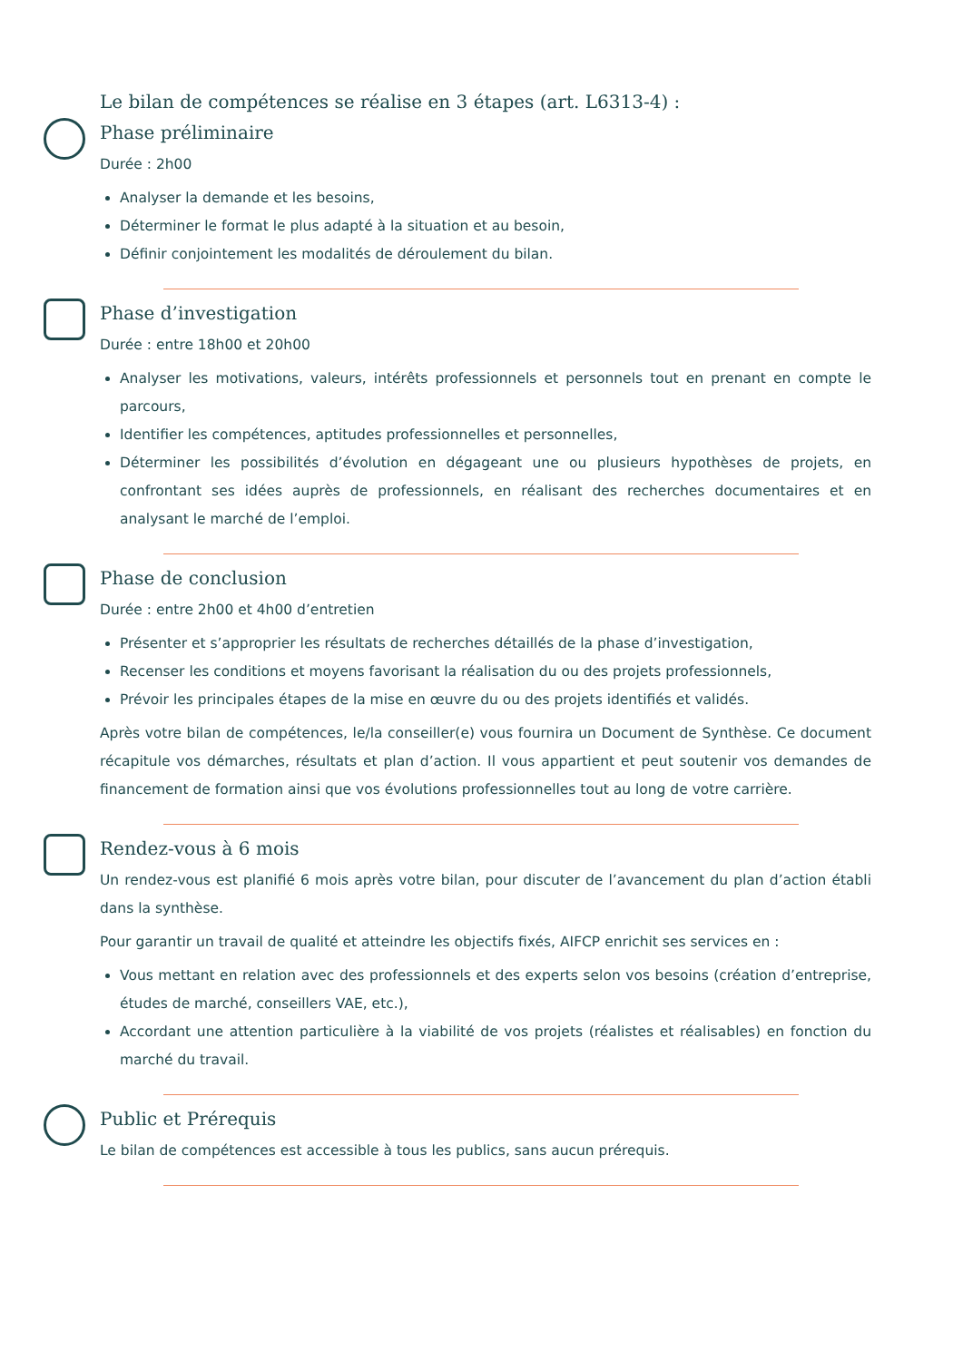Le bilan de compétences se réalise en 3 étapes (art. L6313-4) :
Phase préliminaire
Durée : 2h00
Analyser la demande et les besoins,
Déterminer le format le plus adapté à la situation et au besoin,
Définir conjointement les modalités de déroulement du bilan.
Phase d’investigation
Durée : entre 18h00 et 20h00
Analyser les motivations, valeurs, intérêts professionnels et personnels tout en prenant en compte le parcours,
Identifier les compétences, aptitudes professionnelles et personnelles,
Déterminer les possibilités d’évolution en dégageant une ou plusieurs hypothèses de projets, en confrontant ses idées auprès de professionnels, en réalisant des recherches documentaires et en analysant le marché de l’emploi.
Phase de conclusion
Durée : entre 2h00 et 4h00 d’entretien
Présenter et s’approprier les résultats de recherches détaillés de la phase d’investigation,
Recenser les conditions et moyens favorisant la réalisation du ou des projets professionnels,
Prévoir les principales étapes de la mise en œuvre du ou des projets identifiés et validés.
Après votre bilan de compétences, le/la conseiller(e) vous fournira un Document de Synthèse. Ce document récapitule vos démarches, résultats et plan d’action. Il vous appartient et peut soutenir vos demandes de financement de formation ainsi que vos évolutions professionnelles tout au long de votre carrière.
Rendez-vous à 6 mois
Un rendez-vous est planifié 6 mois après votre bilan, pour discuter de l’avancement du plan d’action établi dans la synthèse.
Pour garantir un travail de qualité et atteindre les objectifs fixés, AIFCP enrichit ses services en :
Vous mettant en relation avec des professionnels et des experts selon vos besoins (création d’entreprise, études de marché, conseillers VAE, etc.),
Accordant une attention particulière à la viabilité de vos projets (réalistes et réalisables) en fonction du marché du travail.
Public et Prérequis
Le bilan de compétences est accessible à tous les publics, sans aucun prérequis.